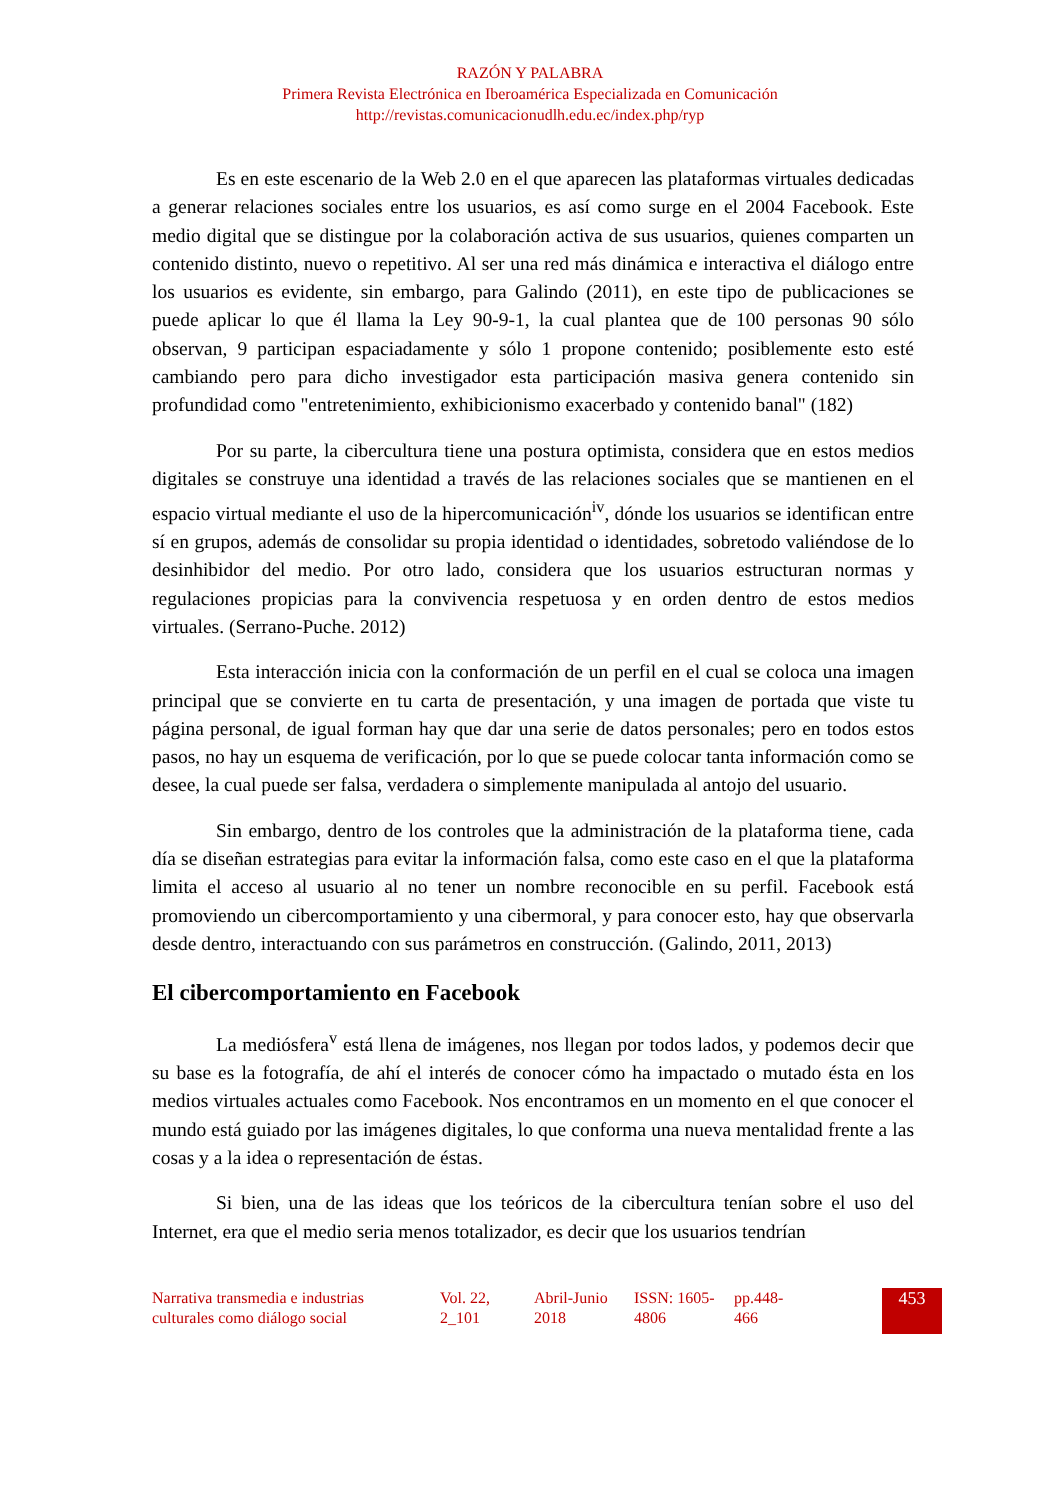RAZÓN Y PALABRA
Primera Revista Electrónica en Iberoamérica Especializada en Comunicación
http://revistas.comunicacionudlh.edu.ec/index.php/ryp
Es en este escenario de la Web 2.0 en el que aparecen las plataformas virtuales dedicadas a generar relaciones sociales entre los usuarios, es así como surge en el 2004 Facebook. Este medio digital que se distingue por la colaboración activa de sus usuarios, quienes comparten un contenido distinto, nuevo o repetitivo. Al ser una red más dinámica e interactiva el diálogo entre los usuarios es evidente, sin embargo, para Galindo (2011), en este tipo de publicaciones se puede aplicar lo que él llama la Ley 90-9-1, la cual plantea que de 100 personas 90 sólo observan, 9 participan espaciadamente y sólo 1 propone contenido; posiblemente esto esté cambiando pero para dicho investigador esta participación masiva genera contenido sin profundidad como "entretenimiento, exhibicionismo exacerbado y contenido banal" (182)
Por su parte, la cibercultura tiene una postura optimista, considera que en estos medios digitales se construye una identidad a través de las relaciones sociales que se mantienen en el espacio virtual mediante el uso de la hipercomunicación<sup>iv</sup>, dónde los usuarios se identifican entre sí en grupos, además de consolidar su propia identidad o identidades, sobretodo valiéndose de lo desinhibidor del medio. Por otro lado, considera que los usuarios estructuran normas y regulaciones propicias para la convivencia respetuosa y en orden dentro de estos medios virtuales. (Serrano-Puche. 2012)
Esta interacción inicia con la conformación de un perfil en el cual se coloca una imagen principal que se convierte en tu carta de presentación, y una imagen de portada que viste tu página personal, de igual forman hay que dar una serie de datos personales; pero en todos estos pasos, no hay un esquema de verificación, por lo que se puede colocar tanta información como se desee, la cual puede ser falsa, verdadera o simplemente manipulada al antojo del usuario.
Sin embargo, dentro de los controles que la administración de la plataforma tiene, cada día se diseñan estrategias para evitar la información falsa, como este caso en el que la plataforma limita el acceso al usuario al no tener un nombre reconocible en su perfil. Facebook está promoviendo un cibercomportamiento y una cibermoral, y para conocer esto, hay que observarla desde dentro, interactuando con sus parámetros en construcción. (Galindo, 2011, 2013)
El cibercomportamiento en Facebook
La mediósfera<sup>v</sup> está llena de imágenes, nos llegan por todos lados, y podemos decir que su base es la fotografía, de ahí el interés de conocer cómo ha impactado o mutado ésta en los medios virtuales actuales como Facebook. Nos encontramos en un momento en el que conocer el mundo está guiado por las imágenes digitales, lo que conforma una nueva mentalidad frente a las cosas y a la idea o representación de éstas.
Si bien, una de las ideas que los teóricos de la cibercultura tenían sobre el uso del Internet, era que el medio seria menos totalizador, es decir que los usuarios tendrían
Narrativa transmedia e industrias culturales como diálogo social
Vol. 22, 2_101
Abril-Junio 2018
ISSN: 1605-4806
pp.448-466
453